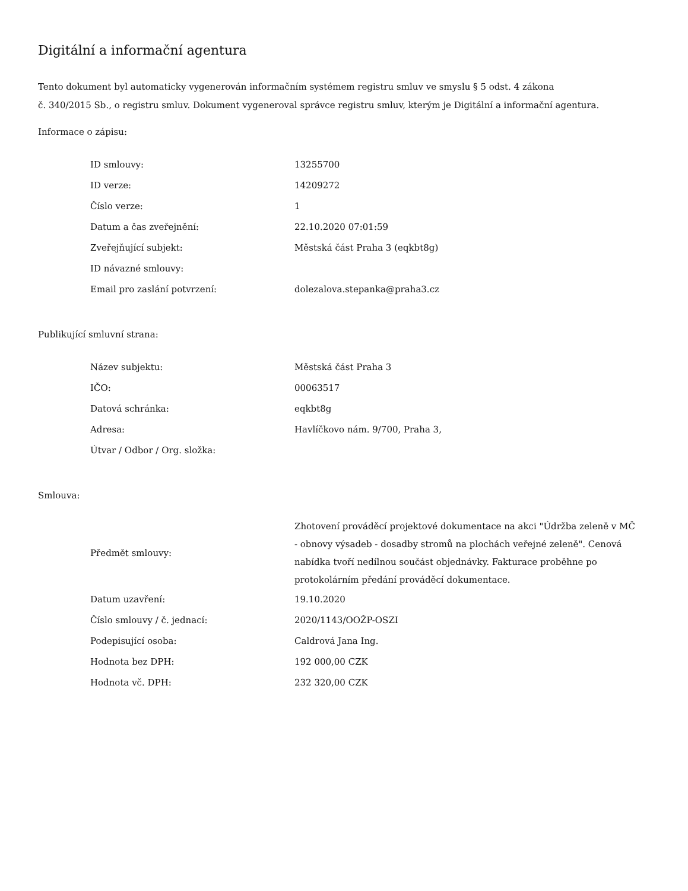Digitální a informační agentura
Tento dokument byl automaticky vygenerován informačním systémem registru smluv ve smyslu § 5 odst. 4 zákona
č. 340/2015 Sb., o registru smluv. Dokument vygeneroval správce registru smluv, kterým je Digitální a informační agentura.
Informace o zápisu:
| ID smlouvy: | 13255700 |
| ID verze: | 14209272 |
| Číslo verze: | 1 |
| Datum a čas zveřejnění: | 22.10.2020 07:01:59 |
| Zveřejňující subjekt: | Městská část Praha 3 (eqkbt8g) |
| ID návazné smlouvy: | |
| Email pro zaslání potvrzení: | dolezalova.stepanka@praha3.cz |
Publikující smluvní strana:
| Název subjektu: | Městská část Praha 3 |
| IČO: | 00063517 |
| Datová schránka: | eqkbt8g |
| Adresa: | Havlíčkovo nám. 9/700, Praha 3, |
| Útvar / Odbor / Org. složka: | |
Smlouva:
| Předmět smlouvy: | Zhotovení prováděcí projektové dokumentace na akci "Údržba zeleně v MČ - obnovy výsadeb - dosadby stromů na plochách veřejné zeleně". Cenová nabídka tvoří nedílnou součást objednávky. Fakturace proběhne po protokolárním předání prováděcí dokumentace. |
| Datum uzavření: | 19.10.2020 |
| Číslo smlouvy / č. jednací: | 2020/1143/OOŽP-OSZI |
| Podepisující osoba: | Caldrová Jana Ing. |
| Hodnota bez DPH: | 192 000,00 CZK |
| Hodnota vč. DPH: | 232 320,00 CZK |